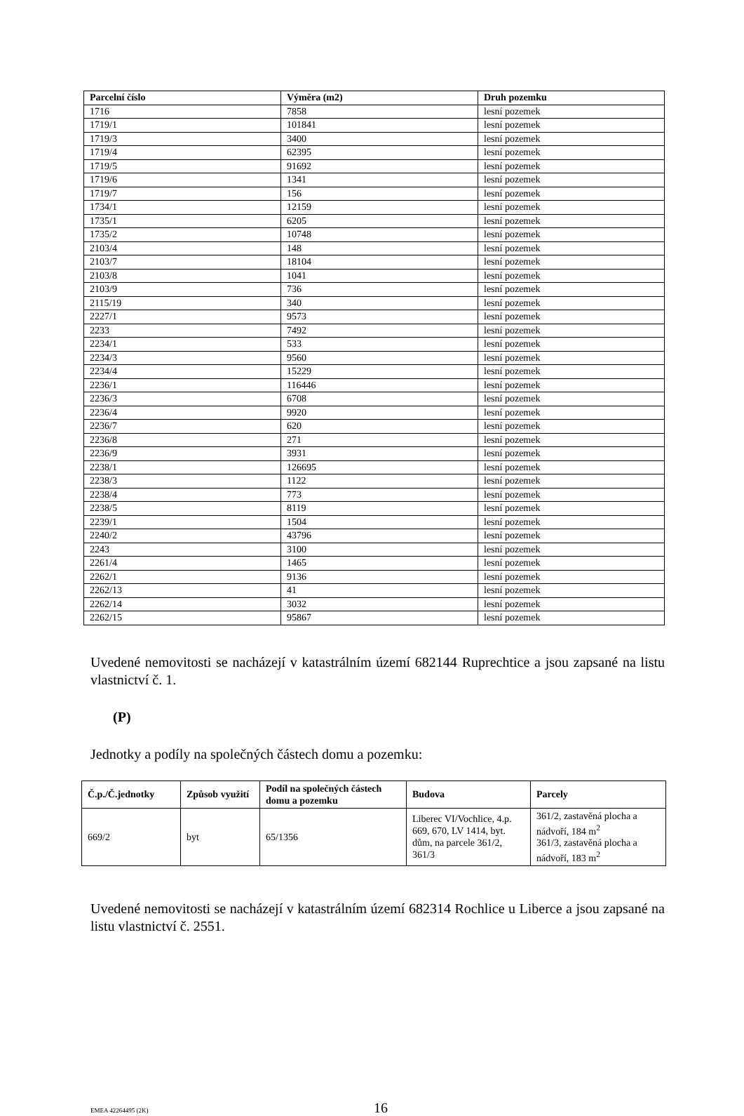| Parcelní číslo | Výměra (m2) | Druh pozemku |
| --- | --- | --- |
| 1716 | 7858 | lesní pozemek |
| 1719/1 | 101841 | lesní pozemek |
| 1719/3 | 3400 | lesní pozemek |
| 1719/4 | 62395 | lesní pozemek |
| 1719/5 | 91692 | lesní pozemek |
| 1719/6 | 1341 | lesní pozemek |
| 1719/7 | 156 | lesní pozemek |
| 1734/1 | 12159 | lesní pozemek |
| 1735/1 | 6205 | lesní pozemek |
| 1735/2 | 10748 | lesní pozemek |
| 2103/4 | 148 | lesní pozemek |
| 2103/7 | 18104 | lesní pozemek |
| 2103/8 | 1041 | lesní pozemek |
| 2103/9 | 736 | lesní pozemek |
| 2115/19 | 340 | lesní pozemek |
| 2227/1 | 9573 | lesní pozemek |
| 2233 | 7492 | lesní pozemek |
| 2234/1 | 533 | lesní pozemek |
| 2234/3 | 9560 | lesní pozemek |
| 2234/4 | 15229 | lesní pozemek |
| 2236/1 | 116446 | lesní pozemek |
| 2236/3 | 6708 | lesní pozemek |
| 2236/4 | 9920 | lesní pozemek |
| 2236/7 | 620 | lesní pozemek |
| 2236/8 | 271 | lesní pozemek |
| 2236/9 | 3931 | lesní pozemek |
| 2238/1 | 126695 | lesní pozemek |
| 2238/3 | 1122 | lesní pozemek |
| 2238/4 | 773 | lesní pozemek |
| 2238/5 | 8119 | lesní pozemek |
| 2239/1 | 1504 | lesní pozemek |
| 2240/2 | 43796 | lesní pozemek |
| 2243 | 3100 | lesní pozemek |
| 2261/4 | 1465 | lesní pozemek |
| 2262/1 | 9136 | lesní pozemek |
| 2262/13 | 41 | lesní pozemek |
| 2262/14 | 3032 | lesní pozemek |
| 2262/15 | 95867 | lesní pozemek |
Uvedené nemovitosti se nacházejí v katastrálním území 682144 Ruprechtice a jsou zapsané na listu vlastnictví č. 1.
(P)
Jednotky a podíly na společných částech domu a pozemku:
| Č.p./Č.jednotky | Způsob využití | Podíl na společných částech domu a pozemku | Budova | Parcely |
| --- | --- | --- | --- | --- |
| 669/2 | byt | 65/1356 | Liberec VI/Vochlice, 4.p. 669, 670, LV 1414, byt. dům, na parcele 361/2, 361/3 | 361/2, zastavěná plocha a nádvoří, 184 m<sup>2</sup> 361/3, zastavěná plocha a nádvoří, 183 m<sup>2</sup> |
Uvedené nemovitosti se nacházejí v katastrálním území 682314 Rochlice u Liberce a jsou zapsané na listu vlastnictví č. 2551.
EMEA 42264495 (2K) 16